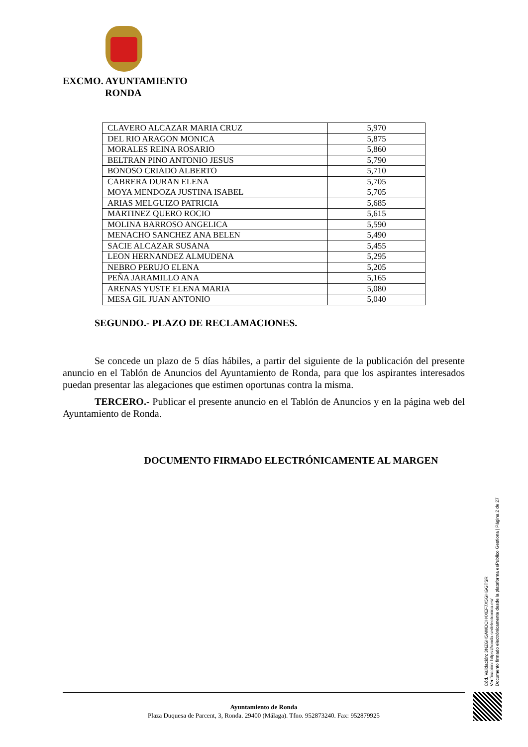EXCMO. AYUNTAMIENTO
RONDA
| CLAVERO ALCAZAR MARIA CRUZ | 5,970 |
| DEL RIO ARAGON MONICA | 5,875 |
| MORALES REINA ROSARIO | 5,860 |
| BELTRAN PINO ANTONIO JESUS | 5,790 |
| BONOSO CRIADO ALBERTO | 5,710 |
| CABRERA DURAN ELENA | 5,705 |
| MOYA MENDOZA JUSTINA ISABEL | 5,705 |
| ARIAS MELGUIZO PATRICIA | 5,685 |
| MARTINEZ QUERO ROCIO | 5,615 |
| MOLINA BARROSO ANGELICA | 5,590 |
| MENACHO SANCHEZ ANA BELEN | 5,490 |
| SACIE ALCAZAR SUSANA | 5,455 |
| LEON HERNANDEZ ALMUDENA | 5,295 |
| NEBRO PERUJO ELENA | 5,205 |
| PEÑA JARAMILLO ANA | 5,165 |
| ARENAS YUSTE ELENA MARIA | 5,080 |
| MESA GIL JUAN ANTONIO | 5,040 |
SEGUNDO.- PLAZO DE RECLAMACIONES.
Se concede un plazo de 5 días hábiles, a partir del siguiente de la publicación del presente anuncio en el Tablón de Anuncios del Ayuntamiento de Ronda, para que los aspirantes interesados puedan presentar las alegaciones que estimen oportunas contra la misma.
TERCERO.- Publicar el presente anuncio en el Tablón de Anuncios y en la página web del Ayuntamiento de Ronda.
DOCUMENTO FIRMADO ELECTRÓNICAMENTE AL MARGEN
Cód. Validación: 3NZGH5AWDCH4XEF7X5GHGGTSR
Verificación: https://ronda.sedelectronica.es/
Documento firmado electrónicamente desde la plataforma esPublico Gestiona | Página 2 de 27
Ayuntamiento de Ronda
Plaza Duquesa de Parcent, 3, Ronda. 29400 (Málaga). Tfno. 952873240. Fax: 952879925